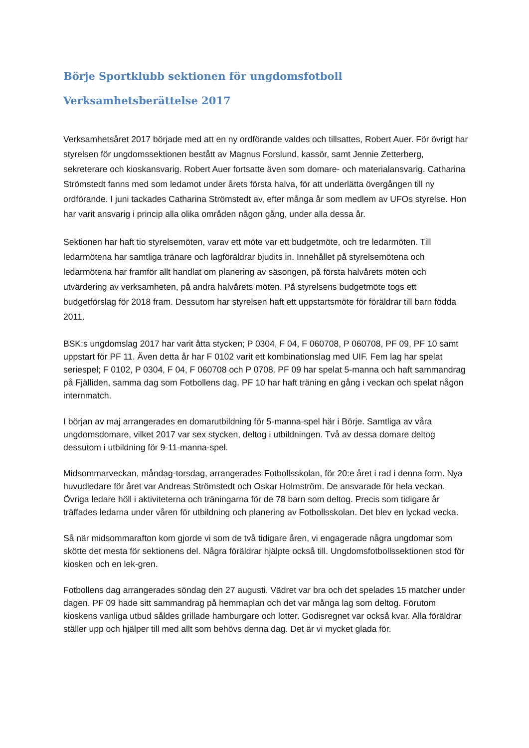Börje Sportklubb sektionen för ungdomsfotboll
Verksamhetsberättelse 2017
Verksamhetsåret 2017 började med att en ny ordförande valdes och tillsattes, Robert Auer. För övrigt har styrelsen för ungdomssektionen bestått av Magnus Forslund, kassör, samt Jennie Zetterberg, sekreterare och kioskansvarig. Robert Auer fortsatte även som domare- och materialansvarig. Catharina Strömstedt fanns med som ledamot under årets första halva, för att underlätta övergången till ny ordförande. I juni tackades Catharina Strömstedt av, efter många år som medlem av UFOs styrelse. Hon har varit ansvarig i princip alla olika områden någon gång, under alla dessa år.
Sektionen har haft tio styrelsemöten, varav ett möte var ett budgetmöte, och tre ledarmöten. Till ledarmötena har samtliga tränare och lagföräldrar bjudits in. Innehållet på styrelsemötena och ledarmötena har framför allt handlat om planering av säsongen, på första halvårets möten och utvärdering av verksamheten, på andra halvårets möten. På styrelsens budgetmöte togs ett budgetförslag för 2018 fram. Dessutom har styrelsen haft ett uppstartsmöte för föräldrar till barn födda 2011.
BSK:s ungdomslag 2017 har varit åtta stycken; P 0304, F 04, F 060708, P 060708, PF 09, PF 10 samt uppstart för PF 11. Även detta år har F 0102 varit ett kombinationslag med UIF. Fem lag har spelat seriespel; F 0102, P 0304, F 04, F 060708 och P 0708. PF 09 har spelat 5-manna och haft sammandrag på Fjälliden, samma dag som Fotbollens dag. PF 10 har haft träning en gång i veckan och spelat någon internmatch.
I början av maj arrangerades en domarutbildning för 5-manna-spel här i Börje. Samtliga av våra ungdomsdomare, vilket 2017 var sex stycken, deltog i utbildningen. Två av dessa domare deltog dessutom i utbildning för 9-11-manna-spel.
Midsommarveckan, måndag-torsdag, arrangerades Fotbollsskolan, för 20:e året i rad i denna form. Nya huvudledare för året var Andreas Strömstedt och Oskar Holmström. De ansvarade för hela veckan. Övriga ledare höll i aktiviteterna och träningarna för de 78 barn som deltog. Precis som tidigare år träffades ledarna under våren för utbildning och planering av Fotbollsskolan. Det blev en lyckad vecka.
Så när midsommarafton kom gjorde vi som de två tidigare åren, vi engagerade några ungdomar som skötte det mesta för sektionens del. Några föräldrar hjälpte också till. Ungdomsfotbollssektionen stod för kiosken och en lek-gren.
Fotbollens dag arrangerades söndag den 27 augusti. Vädret var bra och det spelades 15 matcher under dagen. PF 09 hade sitt sammandrag på hemmaplan och det var många lag som deltog. Förutom kioskens vanliga utbud såldes grillade hamburgare och lotter. Godisregnet var också kvar. Alla föräldrar ställer upp och hjälper till med allt som behövs denna dag. Det är vi mycket glada för.